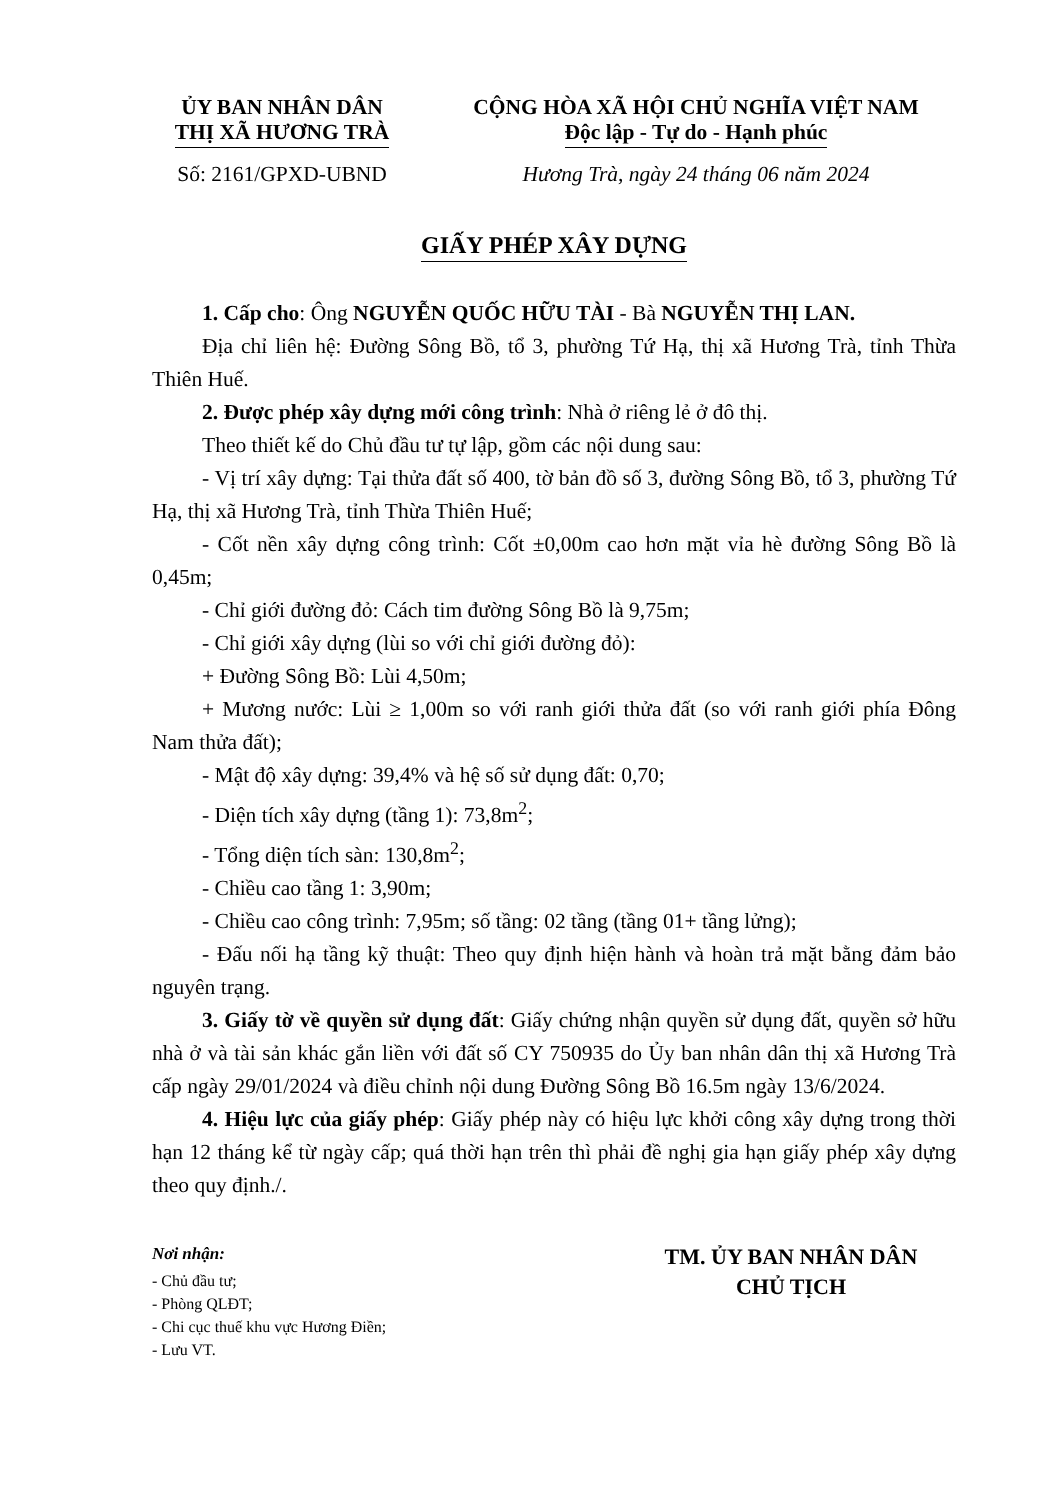ỦY BAN NHÂN DÂN
THỊ XÃ HƯƠNG TRÀ
Số: 2161/GPXD-UBND
CỘNG HÒA XÃ HỘI CHỦ NGHĨA VIỆT NAM
Độc lập - Tự do - Hạnh phúc
Hương Trà, ngày 24 tháng 06 năm 2024
GIẤY PHÉP XÂY DỰNG
1. Cấp cho: Ông NGUYỄN QUỐC HỮU TÀI - Bà NGUYỄN THỊ LAN.
Địa chỉ liên hệ: Đường Sông Bồ, tổ 3, phường Tứ Hạ, thị xã Hương Trà, tỉnh Thừa Thiên Huế.
2. Được phép xây dựng mới công trình: Nhà ở riêng lẻ ở đô thị.
Theo thiết kế do Chủ đầu tư tự lập, gồm các nội dung sau:
- Vị trí xây dựng: Tại thửa đất số 400, tờ bản đồ số 3, đường Sông Bồ, tổ 3, phường Tứ Hạ, thị xã Hương Trà, tỉnh Thừa Thiên Huế;
- Cốt nền xây dựng công trình: Cốt ±0,00m cao hơn mặt vỉa hè đường Sông Bồ là 0,45m;
- Chỉ giới đường đỏ: Cách tim đường Sông Bồ là 9,75m;
- Chỉ giới xây dựng (lùi so với chỉ giới đường đỏ):
+ Đường Sông Bồ: Lùi 4,50m;
+ Mương nước: Lùi ≥ 1,00m so với ranh giới thửa đất (so với ranh giới phía Đông Nam thửa đất);
- Mật độ xây dựng: 39,4% và hệ số sử dụng đất: 0,70;
- Diện tích xây dựng (tầng 1): 73,8m<sup>2</sup>;
- Tổng diện tích sàn: 130,8m<sup>2</sup>;
- Chiều cao tầng 1: 3,90m;
- Chiều cao công trình: 7,95m; số tầng: 02 tầng (tầng 01+ tầng lửng);
- Đấu nối hạ tầng kỹ thuật: Theo quy định hiện hành và hoàn trả mặt bằng đảm bảo nguyên trạng.
3. Giấy tờ về quyền sử dụng đất: Giấy chứng nhận quyền sử dụng đất, quyền sở hữu nhà ở và tài sản khác gắn liền với đất số CY 750935 do Ủy ban nhân dân thị xã Hương Trà cấp ngày 29/01/2024 và điều chỉnh nội dung Đường Sông Bồ 16.5m ngày 13/6/2024.
4. Hiệu lực của giấy phép: Giấy phép này có hiệu lực khởi công xây dựng trong thời hạn 12 tháng kể từ ngày cấp; quá thời hạn trên thì phải đề nghị gia hạn giấy phép xây dựng theo quy định./.
Nơi nhận:
- Chủ đầu tư;
- Phòng QLĐT;
- Chi cục thuế khu vực Hương Điền;
- Lưu VT.
TM. ỦY BAN NHÂN DÂN
CHỦ TỊCH